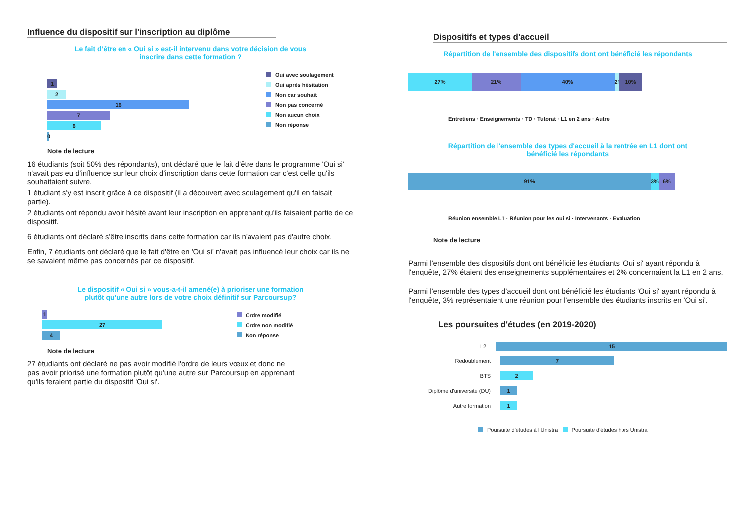Influence du dispositif sur l'inscription au diplôme
Le fait d’être en « Oui si » est-il intervenu dans votre décision de vous
inscrire dans cette formation ?
1
2
16
7
6
0
Oui avec soulagement
Oui après hésitation
Non car souhait
Non pas concerné
Non aucun choix
Non réponse
Note de lecture
16 étudiants (soit 50% des répondants), ont déclaré que le fait d'être dans le programme 'Oui si' n'avait pas eu d'influence sur leur choix d'inscription dans cette formation car c'est celle qu'ils souhaitaient suivre.
1 étudiant s'y est inscrit grâce à ce dispositif (il a découvert avec soulagement qu'il en faisait partie).
2 étudiants ont répondu avoir hésité avant leur inscription en apprenant qu'ils faisaient partie de ce dispositif.
6 étudiants ont déclaré s'être inscrits dans cette formation car ils n'avaient pas d'autre choix.
Enfin, 7 étudiants ont déclaré que le fait d'être en 'Oui si' n'avait pas influencé leur choix car ils ne se savaient même pas concernés par ce dispositif.
Le dispositif « Oui si » vous-a-t-il amené(e) à prioriser une formation
plutôt qu’une autre lors de votre choix définitif sur Parcoursup?
1
27
4
Ordre modifié
Ordre non modifié
Non réponse
Note de lecture
27 étudiants ont déclaré ne pas avoir modifié l'ordre de leurs vœux et donc ne pas avoir priorisé une formation plutôt qu'une autre sur Parcoursup en apprenant qu'ils feraient partie du dispositif 'Oui si'.
Dispositifs et types d'accueil
Répartition de l'ensemble des dispositifs dont ont bénéficié les répondants
27% 21% 40% 2% 10%
Entretiens · Enseignements · TD · Tutorat · L1 en 2 ans · Autre
Répartition de l'ensemble des types d'accueil à la rentrée en L1 dont ont
bénéficié les répondants
91% 3% 6%
Réunion ensemble L1 · Réunion pour les oui si · Intervenants · Evaluation
Note de lecture
Parmi l'ensemble des dispositifs dont ont bénéficié les étudiants 'Oui si' ayant répondu à l'enquête, 27% étaient des enseignements supplémentaires et 2% concernaient la L1 en 2 ans.
Parmi l'ensemble des types d'accueil dont ont bénéficié les étudiants 'Oui si' ayant répondu à l'enquête, 3% représentaient une réunion pour l'ensemble des étudiants inscrits en 'Oui si'.
Les poursuites d'études (en 2019-2020)
L2 15
Redoublement 7
BTS 2
Diplôme d'université (DU) 1
Autre formation 1
Poursuite d'études à l'Unistra Poursuite d'études hors Unistra